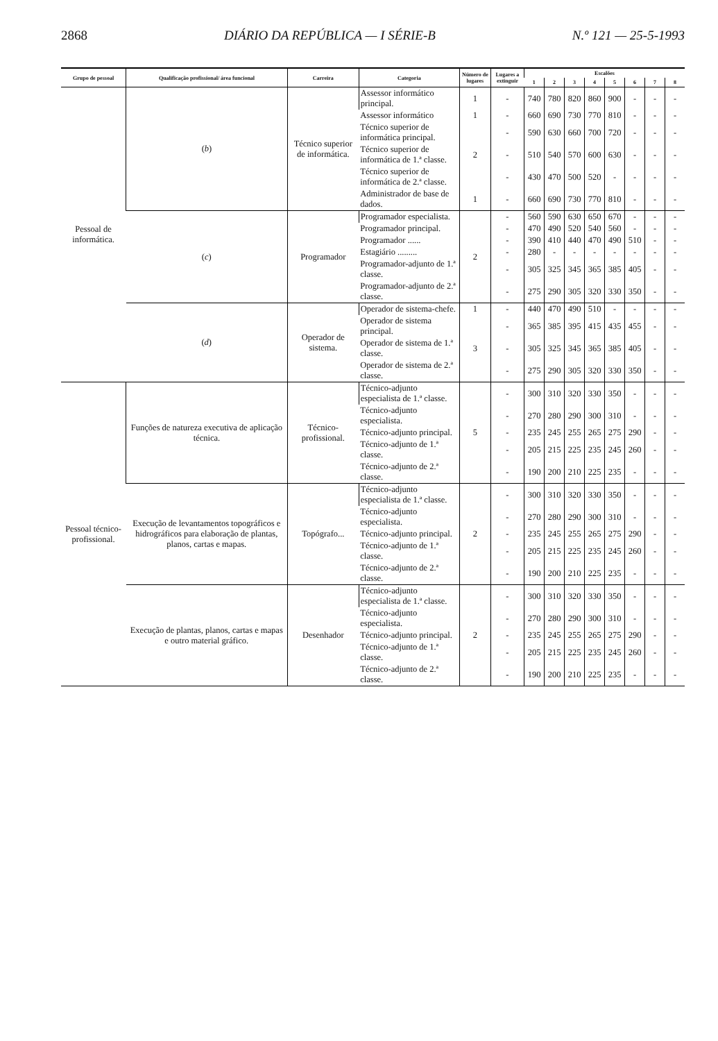2868 DIÁRIO DA REPÚBLICA — I SÉRIE-B N.º 121 — 25-5-1993
| Grupo de pessoal | Qualificação profissional/ área funcional | Carreira | Categoria | Número de lugares | Lugares a extinguir | Escalões | | | | | | | |
| --- | --- | --- | --- | --- | --- | --- | --- | --- | --- | --- | --- | --- | --- |
| | | | | | | 1 | 2 | 3 | 4 | 5 | 6 | 7 | 8 |
| Pessoal de informática. | ( b ) | Técnico superior de informática. | Assessor informático principal. | 1 | - | 740 | 780 | 820 | 860 | 900 | - | - | - |
| | | | Assessor informático | 1 | - | 660 | 690 | 730 | 770 | 810 | - | - | - |
| | | | Técnico superior de informática principal. | 2 | - | 590 | 630 | 660 | 700 | 720 | - | - | - |
| | | | Técnico superior de informática de 1.ª classe. | | - | 510 | 540 | 570 | 600 | 630 | - | - | - |
| | | | Técnico superior de informática de 2.ª classe. | | - | 430 | 470 | 500 | 520 | - | - | - | - |
| | | | Administrador de base de dados. | 1 | - | 660 | 690 | 730 | 770 | 810 | - | - | - |
| | ( c ) | Programador | Programador especialista. | 2 | - | 560 | 590 | 630 | 650 | 670 | - | - | - |
| | | | Programador principal. | | - | 470 | 490 | 520 | 540 | 560 | - | - | - |
| | | | Programador ...... | | - | 390 | 410 | 440 | 470 | 490 | 510 | - | - |
| | | | Estagiário ......... | | - | 280 | - | - | - | - | - | - | - |
| | | | Programador-adjunto de 1.ª classe. | | - | 305 | 325 | 345 | 365 | 385 | 405 | - | - |
| | | | Programador-adjunto de 2.ª classe. | | - | 275 | 290 | 305 | 320 | 330 | 350 | - | - |
| | ( d ) | Operador de sistema. | Operador de sistema-chefe. | 1 | - | 440 | 470 | 490 | 510 | - | - | - | - |
| | | | Operador de sistema principal. | 3 | - | 365 | 385 | 395 | 415 | 435 | 455 | - | - |
| | | | Operador de sistema de 1.ª classe. | | - | 305 | 325 | 345 | 365 | 385 | 405 | - | - |
| | | | Operador de sistema de 2.ª classe. | | - | 275 | 290 | 305 | 320 | 330 | 350 | - | - |
| Pessoal técnico-profissional. | Funções de natureza executiva de aplicação técnica. | Técnico-profissional. | Técnico-adjunto especialista de 1.ª classe. | 5 | - | 300 | 310 | 320 | 330 | 350 | - | - | - |
| | | | Técnico-adjunto especialista. | | - | 270 | 280 | 290 | 300 | 310 | - | - | - |
| | | | Técnico-adjunto principal. | | - | 235 | 245 | 255 | 265 | 275 | 290 | - | - |
| | | | Técnico-adjunto de 1.ª classe. | | - | 205 | 215 | 225 | 235 | 245 | 260 | - | - |
| | | | Técnico-adjunto de 2.ª classe. | | - | 190 | 200 | 210 | 225 | 235 | - | - | - |
| | Execução de levantamentos topográficos e hidrográficos para elaboração de plantas, planos, cartas e mapas. | Topógrafo... | Técnico-adjunto especialista de 1.ª classe. | 2 | - | 300 | 310 | 320 | 330 | 350 | - | - | - |
| | | | Técnico-adjunto especialista. | | - | 270 | 280 | 290 | 300 | 310 | - | - | - |
| | | | Técnico-adjunto principal. | | - | 235 | 245 | 255 | 265 | 275 | 290 | - | - |
| | | | Técnico-adjunto de 1.ª classe. | | - | 205 | 215 | 225 | 235 | 245 | 260 | - | - |
| | | | Técnico-adjunto de 2.ª classe. | | - | 190 | 200 | 210 | 225 | 235 | - | - | - |
| | Execução de plantas, planos, cartas e mapas e outro material gráfico. | Desenhador | Técnico-adjunto especialista de 1.ª classe. | 2 | - | 300 | 310 | 320 | 330 | 350 | - | - | - |
| | | | Técnico-adjunto especialista. | | - | 270 | 280 | 290 | 300 | 310 | - | - | - |
| | | | Técnico-adjunto principal. | | - | 235 | 245 | 255 | 265 | 275 | 290 | - | - |
| | | | Técnico-adjunto de 1.ª classe. | | - | 205 | 215 | 225 | 235 | 245 | 260 | - | - |
| | | | Técnico-adjunto de 2.ª classe. | | - | 190 | 200 | 210 | 225 | 235 | - | - | - |